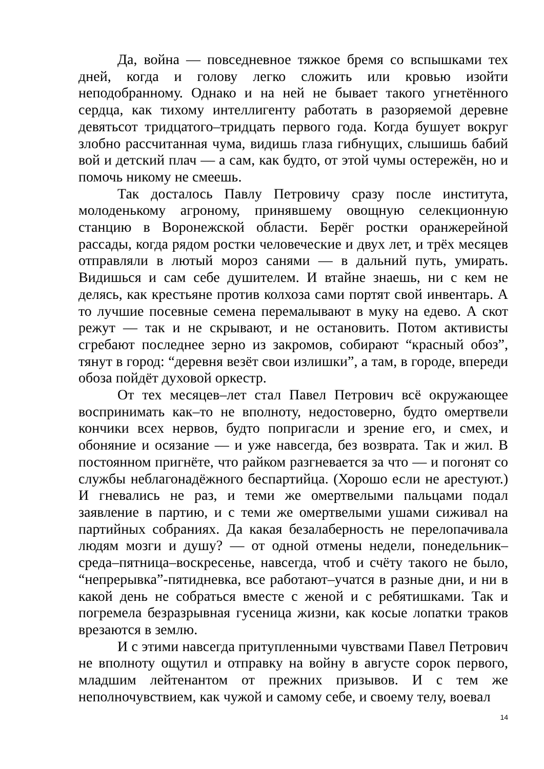Да, война — повседневное тяжкое бремя со вспышками тех дней, когда и голову легко сложить или кровью изойти неподобранному. Однако и на ней не бывает такого угнетённого сердца, как тихому интеллигенту работать в разоряемой деревне девятьсот тридцатого–тридцать первого года. Когда бушует вокруг злобно рассчитанная чума, видишь глаза гибнущих, слышишь бабий вой и детский плач — а сам, как будто, от этой чумы остережён, но и помочь никому не смеешь.
Так досталось Павлу Петровичу сразу после института, молоденькому агроному, принявшему овощную селекционную станцию в Воронежской области. Берёг ростки оранжерейной рассады, когда рядом ростки человеческие и двух лет, и трёх месяцев отправляли в лютый мороз санями — в дальний путь, умирать. Видишься и сам себе душителем. И втайне знаешь, ни с кем не делясь, как крестьяне против колхоза сами портят свой инвентарь. А то лучшие посевные семена перемалывают в муку на едево. А скот режут — так и не скрывают, и не остановить. Потом активисты сгребают последнее зерно из закромов, собирают “красный обоз”, тянут в город: “деревня везёт свои излишки”, а там, в городе, впереди обоза пойдёт духовой оркестр.
От тех месяцев–лет стал Павел Петрович всё окружающее воспринимать как–то не вполноту, недостоверно, будто омертвели кончики всех нервов, будто попригасли и зрение его, и смех, и обоняние и осязание — и уже навсегда, без возврата. Так и жил. В постоянном пригнёте, что райком разгневается за что — и погонят со службы неблагонадёжного беспартийца. (Хорошо если не арестуют.) И гневались не раз, и теми же омертвелыми пальцами подал заявление в партию, и с теми же омертвелыми ушами сиживал на партийных собраниях. Да какая безалаберность не перелопачивала людям мозги и душу? — от одной отмены недели, понедельник–среда–пятница–воскресенье, навсегда, чтоб и счёту такого не было, “непрерывка”-пятидневка, все работают–учатся в разные дни, и ни в какой день не собраться вместе с женой и с ребятишками. Так и погремела безразрывная гусеница жизни, как косые лопатки траков врезаются в землю.
И с этими навсегда притупленными чувствами Павел Петрович не вполноту ощутил и отправку на войну в августе сорок первого, младшим лейтенантом от прежних призывов. И с тем же неполночувствием, как чужой и самому себе, и своему телу, воевал
14